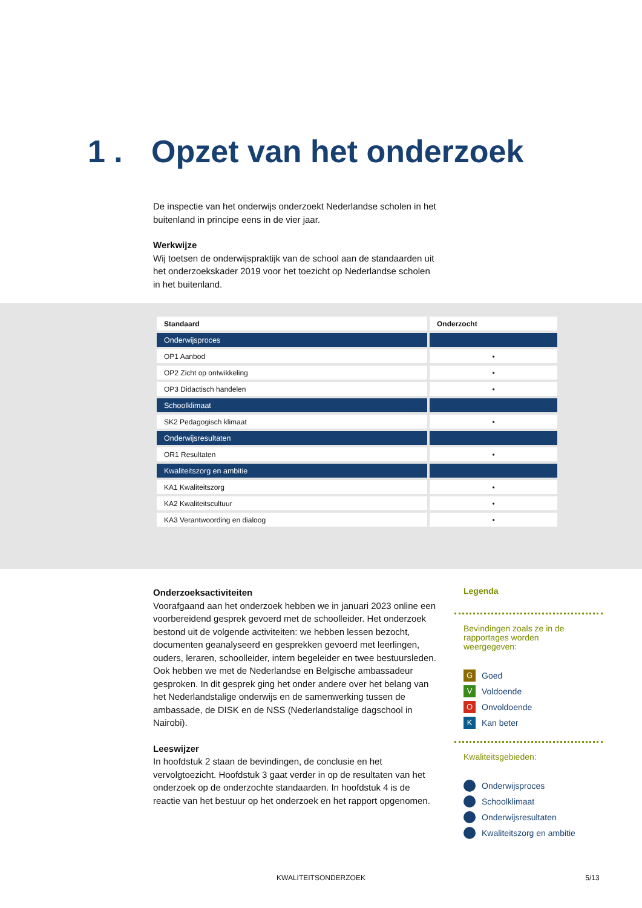1 . Opzet van het onderzoek
De inspectie van het onderwijs onderzoekt Nederlandse scholen in het buitenland in principe eens in de vier jaar.
Werkwijze
Wij toetsen de onderwijspraktijk van de school aan de standaarden uit het onderzoekskader 2019 voor het toezicht op Nederlandse scholen in het buitenland.
| Standaard | Onderzocht |
| --- | --- |
| Onderwijsproces | |
| OP1 Aanbod | • |
| OP2 Zicht op ontwikkeling | • |
| OP3 Didactisch handelen | • |
| Schoolklimaat | |
| SK2 Pedagogisch klimaat | • |
| Onderwijsresultaten | |
| OR1 Resultaten | • |
| Kwaliteitszorg en ambitie | |
| KA1 Kwaliteitszorg | • |
| KA2 Kwaliteitscultuur | • |
| KA3 Verantwoording en dialoog | • |
Onderzoeksactiviteiten
Voorafgaand aan het onderzoek hebben we in januari 2023 online een voorbereidend gesprek gevoerd met de schoolleider. Het onderzoek bestond uit de volgende activiteiten: we hebben lessen bezocht, documenten geanalyseerd en gesprekken gevoerd met leerlingen, ouders, leraren, schoolleider, intern begeleider en twee bestuursleden. Ook hebben we met de Nederlandse en Belgische ambassadeur gesproken. In dit gesprek ging het onder andere over het belang van het Nederlandstalige onderwijs en de samenwerking tussen de ambassade, de DISK en de NSS (Nederlandstalige dagschool in Nairobi).
Leeswijzer
In hoofdstuk 2 staan de bevindingen, de conclusie en het vervolgtoezicht. Hoofdstuk 3 gaat verder in op de resultaten van het onderzoek op de onderzochte standaarden. In hoofdstuk 4 is de reactie van het bestuur op het onderzoek en het rapport opgenomen.
Legenda
Bevindingen zoals ze in de rapportages worden weergegeven:
G Goed
V Voldoende
O Onvoldoende
K Kan beter
Kwaliteitsgebieden:
Onderwijsproces
Schoolklimaat
Onderwijsresultaten
Kwaliteitszorg en ambitie
KWALITEITSONDERZOEK 5/13